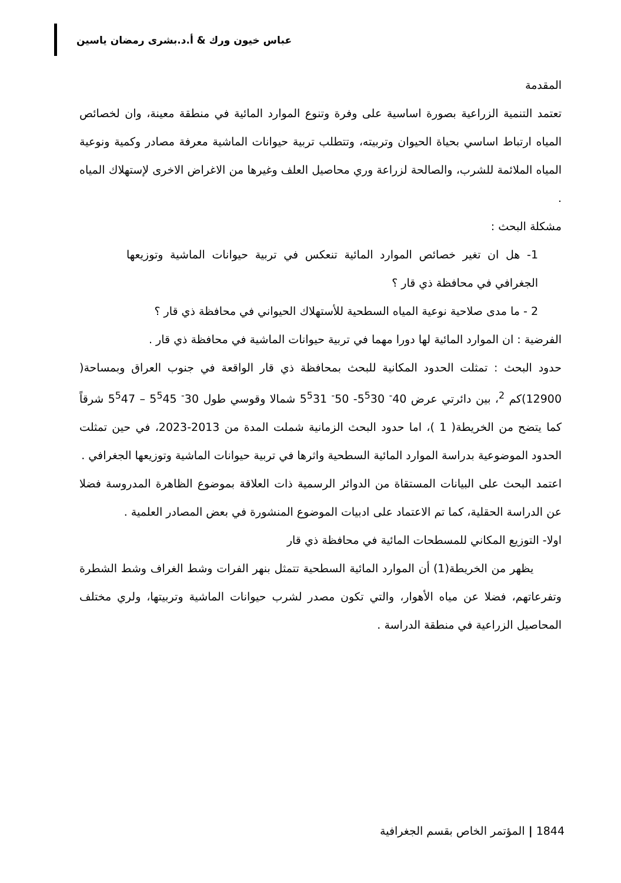عباس خيون ورك & أ.د.بشرى رمضان ياسين
المقدمة
تعتمد التنمية الزراعية بصورة اساسية على وفرة وتنوع الموارد المائية في منطقة معينة، وان لخصائص المياه ارتباط اساسي بحياة الحيوان وتربيته، وتتطلب تربية حيوانات الماشية معرفة مصادر وكمية ونوعية المياه الملائمة للشرب، والصالحة لزراعة وري محاصيل العلف وغيرها من الاغراض الاخرى لإستهلاك المياه .
مشكلة البحث :
1- هل ان تغير خصائص الموارد المائية تنعكس في تربية حيوانات الماشية وتوزيعها الجغرافي في محافظة ذي قار ؟
2 - ما مدى صلاحية نوعية المياه السطحية للأستهلاك الحيواني في محافظة ذي قار ؟
الفرضية : ان الموارد المائية لها دورا مهما في تربية حيوانات الماشية في محافظة ذي قار .
حدود البحث : تمثلت الحدود المكانية للبحث بمحافظة ذي قار الواقعة في جنوب العراق وبمساحة( 12900)كم <sup>2</sup>، بين دائرتي عرض 40<sup>-</sup> 5<sup>5</sup>30- 50<sup>-</sup> 5<sup>5</sup>31 شمالا وقوسي طول 30<sup>-</sup> 5<sup>5</sup>45 – 5<sup>5</sup>47 شرقاً كما يتضح من الخريطة( 1 )، اما حدود البحث الزمانية شملت المدة من 2013-2023، في حين تمثلت الحدود الموضوعية بدراسة الموارد المائية السطحية واثرها في تربية حيوانات الماشية وتوزيعها الجغرافي .
اعتمد البحث على البيانات المستقاة من الدوائر الرسمية ذات العلاقة بموضوع الظاهرة المدروسة فضلا عن الدراسة الحقلية، كما تم الاعتماد على ادبيات الموضوع المنشورة في بعض المصادر العلمية .
اولا- التوزيع المكاني للمسطحات المائية في محافظة ذي قار
يظهر من الخريطة(1) أن الموارد المائية السطحية تتمثل بنهر الفرات وشط الغراف وشط الشطرة وتفرعاتهم، فضلا عن مياه الأهوار، والتي تكون مصدر لشرب حيوانات الماشية وتربيتها، ولري مختلف المحاصيل الزراعية في منطقة الدراسة .
1844 | المؤتمر الخاص بقسم الجغرافية